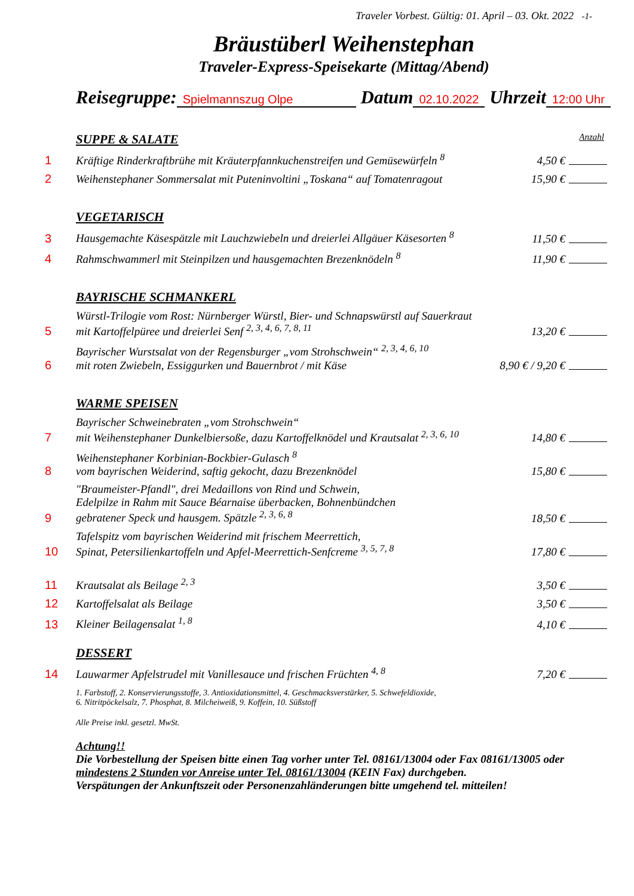Traveler Vorbest. Gültig: 01. April – 03. Okt. 2022 -1-
Bräustüberl Weihenstephan
Traveler-Express-Speisekarte (Mittag/Abend)
Reisegruppe: Spielmannszug Olpe Datum 02.10.2022 Uhrzeit 12:00 Uhr
SUPPE & SALATE Anzahl
1 Kräftige Rinderkraftbrühe mit Kräuterpfannkuchenstreifen und Gemüsewürfeln <sup>8</sup> 4,50 €
2 Weihenstephaner Sommersalat mit Puteninvoltini „Toskana“ auf Tomatenragout 15,90 €
VEGETARISCH
3 Hausgemachte Käsespätzle mit Lauchzwiebeln und dreierlei Allgäuer Käsesorten <sup>8</sup> 11,50 €
4 Rahmschwammerl mit Steinpilzen und hausgemachten Brezenknödeln <sup>8</sup> 11,90 €
BAYRISCHE SCHMANKERL
5 Würstl-Trilogie vom Rost: Nürnberger Würstl, Bier- und Schnapswürstl auf Sauerkraut
mit Kartoffelpüree und dreierlei Senf <sup>2, 3, 4, 6, 7, 8, 11</sup> 13,20 €
6 Bayrischer Wurstsalat von der Regensburger „vom Strohschwein“ <sup>2, 3, 4, 6, 10</sup>
mit roten Zwiebeln, Essiggurken und Bauernbrot / mit Käse 8,90 € / 9,20 €
WARME SPEISEN
7 Bayrischer Schweinebraten „vom Strohschwein“
mit Weihenstephaner Dunkelbiersoße, dazu Kartoffelknödel und Krautsalat <sup>2, 3, 6, 10</sup> 14,80 €
8 Weihenstephaner Korbinian-Bockbier-Gulasch <sup>8</sup>
vom bayrischen Weiderind, saftig gekocht, dazu Brezenknödel 15,80 €
9 "Braumeister-Pfandl", drei Medaillons von Rind und Schwein,
Edelpilze in Rahm mit Sauce Béarnaise überbacken, Bohnenbündchen
gebratener Speck und hausgem. Spätzle <sup>2, 3, 6, 8</sup> 18,50 €
10 Tafelspitz vom bayrischen Weiderind mit frischem Meerrettich,
Spinat, Petersilienkartoffeln und Apfel-Meerrettich-Senfcreme <sup>3, 5, 7, 8</sup> 17,80 €
11 Krautsalat als Beilage <sup>2, 3</sup> 3,50 €
12 Kartoffelsalat als Beilage 3,50 €
13 Kleiner Beilagensalat <sup>1, 8</sup> 4,10 €
DESSERT
14 Lauwarmer Apfelstrudel mit Vanillesauce und frischen Früchten <sup>4, 8</sup> 7,20 €
1. Farbstoff, 2. Konservierungsstoffe, 3. Antioxidationsmittel, 4. Geschmacksverstärker, 5. Schwefeldioxide,
6. Nitritpöckelsalz, 7. Phosphat, 8. Milcheiweiß, 9. Koffein, 10. Süßstoff
Alle Preise inkl. gesetzl. MwSt.
Achtung!!
Die Vorbestellung der Speisen bitte einen Tag vorher unter Tel. 08161/13004 oder Fax 08161/13005 oder mindestens 2 Stunden vor Anreise unter Tel. 08161/13004 (KEIN Fax) durchgeben.
Verspätungen der Ankunftszeit oder Personenzahländerungen bitte umgehend tel. mitteilen!